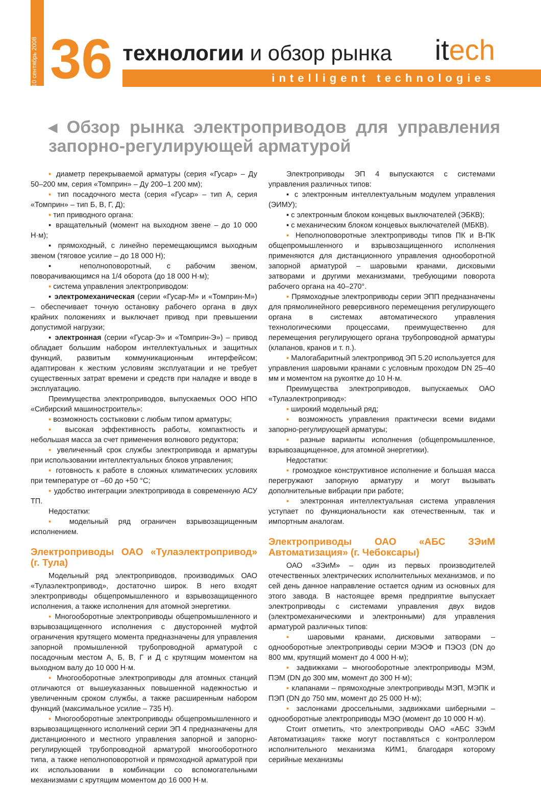10 сентябрь 2008
36
технологии и обзор рынка
intelligent technologies
itech
◂ Обзор рынка электроприводов для управления запорно-регулирующей арматурой
▪ диаметр перекрываемой арматуры (серия «Гусар» – Ду 50–200 мм, серия «Томприн» – Ду 200–1 200 мм);
▪ тип посадочного места (серия «Гусар» – тип А, серия «Томприн» – тип Б, В, Г, Д);
▪ тип приводного органа:
▪ вращательный (момент на выходном звене – до 10 000 Н·м);
▪ прямоходный, с линейно перемещающимся выходным звеном (тяговое усилие – до 18 000 Н);
▪ неполноповоротный, с рабочим звеном, поворачивающимся на 1/4 оборота (до 18 000 Н·м);
▪ система управления электроприводом:
▪ электромеханическая (серии «Гусар-М» и «Томприн-М») – обеспечивает точную остановку рабочего органа в двух крайних положениях и выключает привод при превышении допустимой нагрузки;
▪ электронная (серии «Гусар-Э» и «Томприн-Э») – привод обладает большим набором интеллектуальных и защитных функций, развитым коммуникационным интерфейсом; адаптирован к жестким условиям эксплуатации и не требует существенных затрат времени и средств при наладке и вводе в эксплуатацию.
Преимущества электроприводов, выпускаемых ООО НПО «Сибирский машиностроитель»:
▪ возможность состыковки с любым типом арматуры;
▪ высокая эффективность работы, компактность и небольшая масса за счет применения волнового редуктора;
▪ увеличенный срок службы электропривода и арматуры при использовании интеллектуальных блоков управления;
▪ готовность к работе в сложных климатических условиях при температуре от –60 до +50 °С;
▪ удобство интеграции электропривода в современную АСУ ТП.
Недостатки:
▪ модельный ряд ограничен взрывозащищенным исполнением.
Электроприводы ОАО «Тулаэлектропривод» (г. Тула)
Модельный ряд электроприводов, производимых ОАО «Тулаэлектропривод», достаточно широк. В него входят электроприводы общепромышленного и взрывозащищенного исполнения, а также исполнения для атомной энергетики.
▪ Многооборотные электроприводы общепромышленного и взрывозащищенного исполнения с двусторонней муфтой ограничения крутящего момента предназначены для управления запорной промышленной трубопроводной арматурой с посадочным местом А, Б, В, Г и Д с крутящим моментом на выходном валу до 10 000 Н·м.
▪ Многооборотные электроприводы для атомных станций отличаются от вышеуказанных повышенной надежностью и увеличенным сроком службы, а также расширенным набором функций (максимальное усилие – 735 Н).
▪ Многооборотные электроприводы общепромышленного и взрывозащищенного исполнений серии ЭП 4 предназначены для дистанционного и местного управления запорной и запорно-регулирующей трубопроводной арматурой многооборотного типа, а также неполноповоротной и прямоходной арматурой при их использовании в комбинации со вспомогательными механизмами с крутящим моментом до 16 000 Н·м.
Электроприводы ЭП 4 выпускаются с системами управления различных типов:
▪ с электронным интеллектуальным модулем управления (ЭИМУ);
▪ с электронным блоком концевых выключателей (ЭБКВ);
▪ с механическим блоком концевых выключателей (МБКВ).
▪ Неполноповоротные электроприводы типов ПК и В-ПК общепромышленного и взрывозащищенного исполнения применяются для дистанционного управления однооборотной запорной арматурой – шаровыми кранами, дисковыми затворами и другими механизмами, требующими поворота рабочего органа на 40–270°.
▪ Прямоходные электроприводы серии ЭПП предназначены для прямолинейного реверсивного перемещения регулирующего органа в системах автоматического управления технологическими процессами, преимущественно для перемещения регулирующего органа трубопроводной арматуры (клапанов, кранов и т. п.).
▪ Малогабаритный электропривод ЭП 5.20 используется для управления шаровыми кранами с условным проходом DN 25–40 мм и моментом на рукоятке до 10 Н·м.
Преимущества электроприводов, выпускаемых ОАО «Тулаэлектропривод»:
▪ широкий модельный ряд;
▪ возможность управления практически всеми видами запорно-регулирующей арматуры;
▪ разные варианты исполнения (общепромышленное, взрывозащищенное, для атомной энергетики).
Недостатки:
▪ громоздкое конструктивное исполнение и большая масса перегружают запорную арматуру и могут вызывать дополнительные вибрации при работе;
▪ электронная интеллектуальная система управления уступает по функциональности как отечественным, так и импортным аналогам.
Электроприводы ОАО «АБС ЗЭиМ Автоматизация» (г. Чебоксары)
ОАО «ЗЭиМ» – один из первых производителей отечественных электрических исполнительных механизмов, и по сей день данное направление остается одним из основных для этого завода. В настоящее время предприятие выпускает электроприводы с системами управления двух видов (электромеханическими и электронными) для управления арматурой различных типов:
▪ шаровыми кранами, дисковыми затворами – однооборотные электроприводы серии МЭОФ и ПЭОЗ (DN до 800 мм, крутящий момент до 4 000 Н·м);
▪ задвижками – многооборотные электроприводы МЭМ, ПЭМ (DN до 300 мм, момент до 300 Н·м);
▪ клапанами – прямоходные электроприводы МЭП, МЭПК и ПЭП (DN до 750 мм, момент до 25 000 Н·м);
▪ заслонками дроссельными, задвижками шиберными – однооборотные электроприводы МЭО (момент до 10 000 Н·м).
Стоит отметить, что электроприводы ОАО «АБС ЗЭиМ Автоматизация» также могут поставляться с контроллером исполнительного механизма КИМ1, благодаря которому серийные механизмы